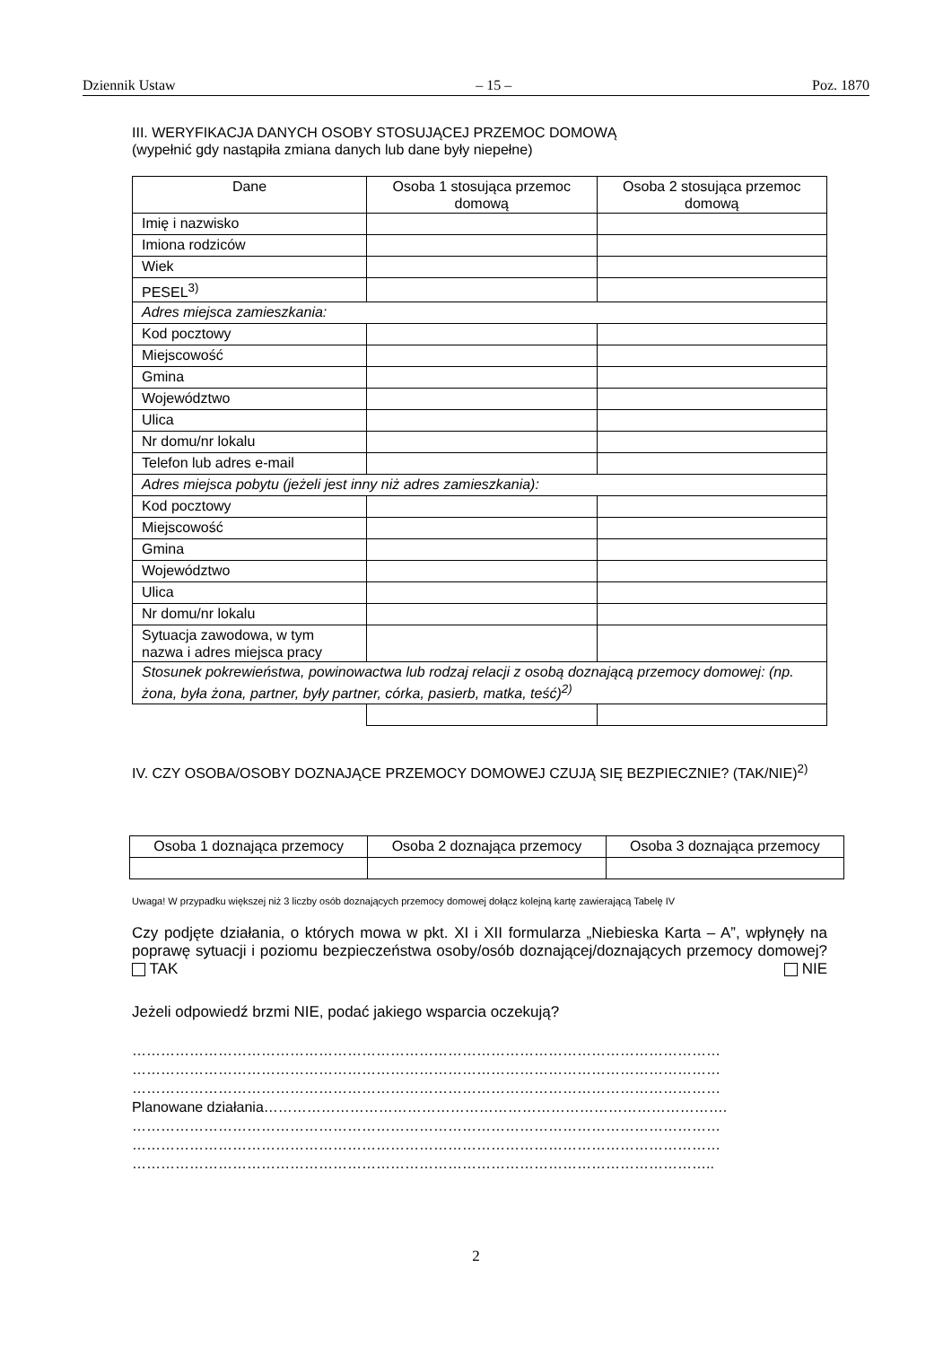Dziennik Ustaw – 15 – Poz. 1870
III. WERYFIKACJA DANYCH OSOBY STOSUJĄCEJ PRZEMOC DOMOWĄ
(wypełnić gdy nastąpiła zmiana danych lub dane były niepełne)
| Dane | Osoba 1 stosująca przemoc domową | Osoba 2 stosująca przemoc domową |
| --- | --- | --- |
| Imię i nazwisko | | |
| Imiona rodziców | | |
| Wiek | | |
| PESEL<sup>3)</sup> | | |
| Adres miejsca zamieszkania: | | |
| Kod pocztowy | | |
| Miejscowość | | |
| Gmina | | |
| Województwo | | |
| Ulica | | |
| Nr domu/nr lokalu | | |
| Telefon lub adres e-mail | | |
| Adres miejsca pobytu (jeżeli jest inny niż adres zamieszkania): | | |
| Kod pocztowy | | |
| Miejscowość | | |
| Gmina | | |
| Województwo | | |
| Ulica | | |
| Nr domu/nr lokalu | | |
| Sytuacja zawodowa, w tym nazwa i adres miejsca pracy | | |
| Stosunek pokrewieństwa, powinowactwa lub rodzaj relacji z osobą doznającą przemocy domowej: (np. żona, była żona, partner, były partner, córka, pasierb, matka, teść)<sup>2)</sup> | | |
IV. CZY OSOBA/OSOBY DOZNAJĄCE PRZEMOCY DOMOWEJ CZUJĄ SIĘ BEZPIECZNIE? (TAK/NIE)<sup>2)</sup>
| Osoba 1 doznająca przemocy | Osoba 2 doznająca przemocy | Osoba 3 doznająca przemocy |
| --- | --- | --- |
Uwaga! W przypadku większej niż 3 liczby osób doznających przemocy domowej dołącz kolejną kartę zawierającą Tabelę IV
Czy podjęte działania, o których mowa w pkt. XI i XII formularza „Niebieska Karta – A”, wpłynęły na poprawę sytuacji i poziomu bezpieczeństwa osoby/osób doznającej/doznających przemocy domowej? TAK NIE
Jeżeli odpowiedź brzmi NIE, podać jakiego wsparcia oczekują?
……………………………………………………………………………………………………………
……………………………………………………………………………………………………………
……………………………………………………………………………………………………………
Planowane działania…………………………………………………………………………………….
……………………………………………………………………………………………………………
……………………………………………………………………………………………………………
…………………………………………………………………………………………………………..
2